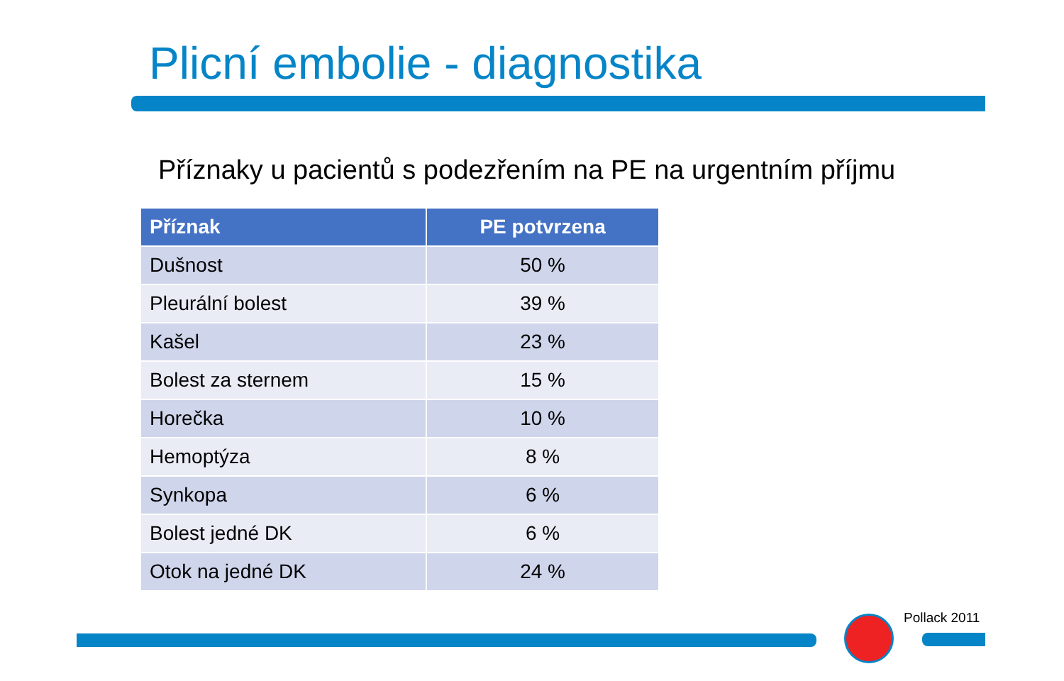Plicní embolie - diagnostika
Příznaky u pacientů s podezřením na PE na urgentním příjmu
| Příznak | PE potvrzena |
| --- | --- |
| Dušnost | 50 % |
| Pleurální bolest | 39 % |
| Kašel | 23 % |
| Bolest za sternem | 15 % |
| Horečka | 10 % |
| Hemoptýza | 8 % |
| Synkopa | 6 % |
| Bolest jedné DK | 6 % |
| Otok na jedné DK | 24 % |
Pollack 2011